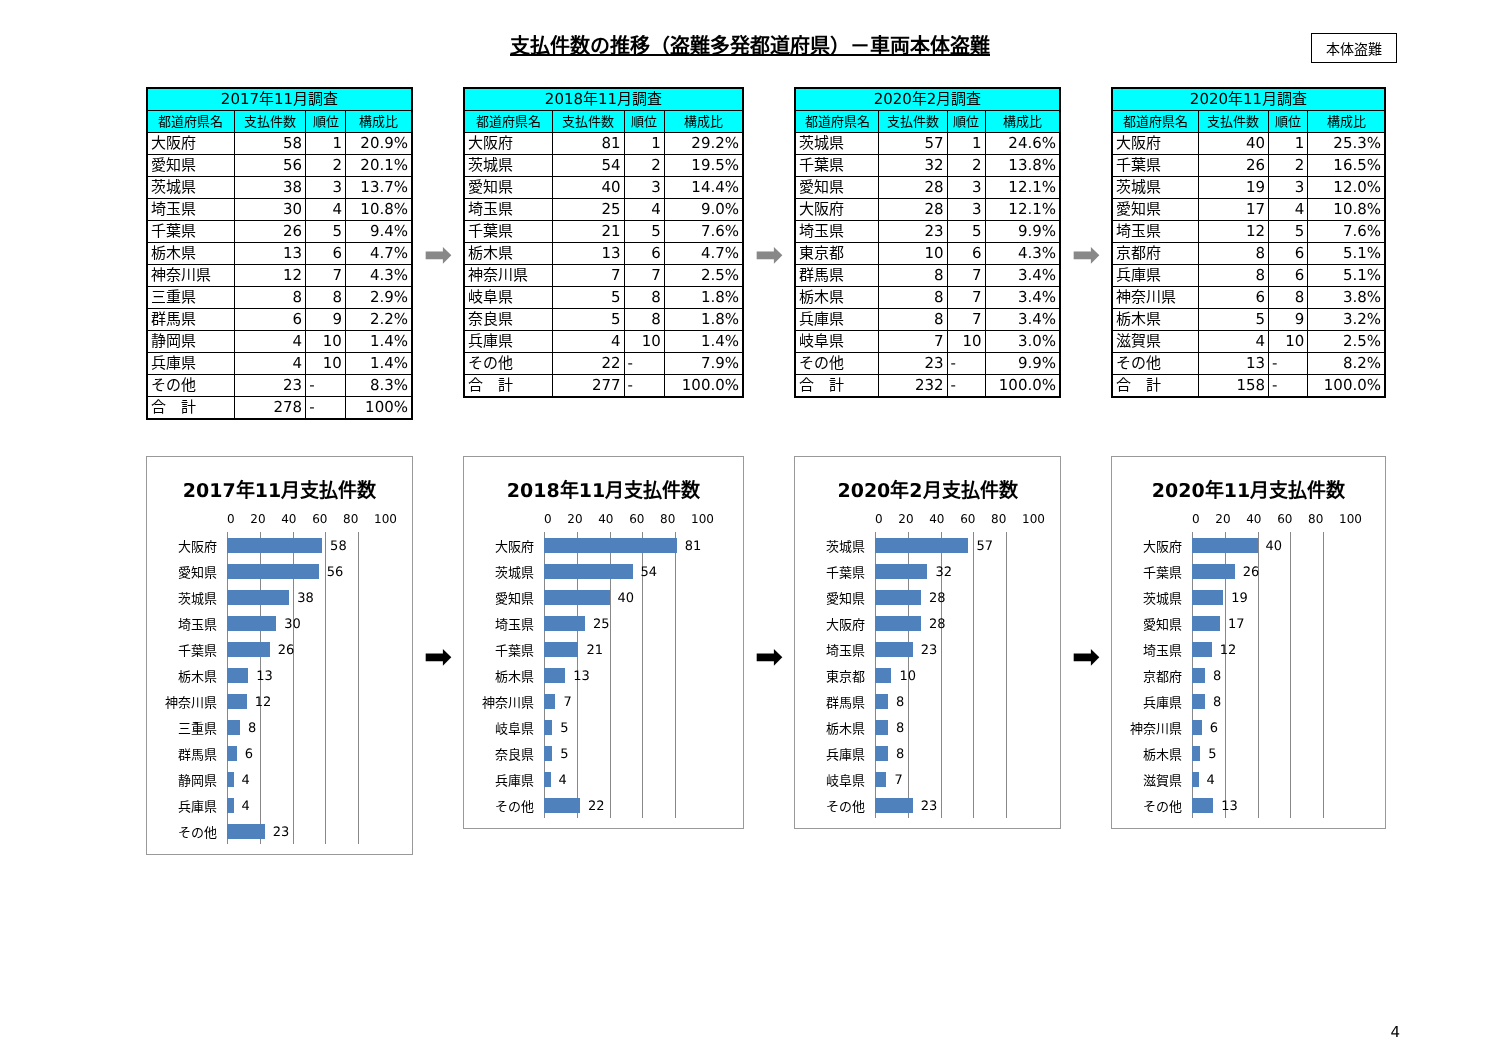支払件数の推移（盗難多発都道府県）－車両本体盗難
本体盗難
| 2017年11月調査 | | | |
| --- | --- | --- | --- |
| 都道府県名 | 支払件数 | 順位 | 構成比 |
| 大阪府 | 58 | 1 | 20.9% |
| 愛知県 | 56 | 2 | 20.1% |
| 茨城県 | 38 | 3 | 13.7% |
| 埼玉県 | 30 | 4 | 10.8% |
| 千葉県 | 26 | 5 | 9.4% |
| 栃木県 | 13 | 6 | 4.7% |
| 神奈川県 | 12 | 7 | 4.3% |
| 三重県 | 8 | 8 | 2.9% |
| 群馬県 | 6 | 9 | 2.2% |
| 静岡県 | 4 | 10 | 1.4% |
| 兵庫県 | 4 | 10 | 1.4% |
| その他 | 23 | - | 8.3% |
| 合 計 | 278 | - | 100% |
➡
| 2018年11月調査 | | | |
| --- | --- | --- | --- |
| 都道府県名 | 支払件数 | 順位 | 構成比 |
| 大阪府 | 81 | 1 | 29.2% |
| 茨城県 | 54 | 2 | 19.5% |
| 愛知県 | 40 | 3 | 14.4% |
| 埼玉県 | 25 | 4 | 9.0% |
| 千葉県 | 21 | 5 | 7.6% |
| 栃木県 | 13 | 6 | 4.7% |
| 神奈川県 | 7 | 7 | 2.5% |
| 岐阜県 | 5 | 8 | 1.8% |
| 奈良県 | 5 | 8 | 1.8% |
| 兵庫県 | 4 | 10 | 1.4% |
| その他 | 22 | - | 7.9% |
| 合 計 | 277 | - | 100.0% |
➡
| 2020年2月調査 | | | |
| --- | --- | --- | --- |
| 都道府県名 | 支払件数 | 順位 | 構成比 |
| 茨城県 | 57 | 1 | 24.6% |
| 千葉県 | 32 | 2 | 13.8% |
| 愛知県 | 28 | 3 | 12.1% |
| 大阪府 | 28 | 3 | 12.1% |
| 埼玉県 | 23 | 5 | 9.9% |
| 東京都 | 10 | 6 | 4.3% |
| 群馬県 | 8 | 7 | 3.4% |
| 栃木県 | 8 | 7 | 3.4% |
| 兵庫県 | 8 | 7 | 3.4% |
| 岐阜県 | 7 | 10 | 3.0% |
| その他 | 23 | - | 9.9% |
| 合 計 | 232 | - | 100.0% |
➡
| 2020年11月調査 | | | |
| --- | --- | --- | --- |
| 都道府県名 | 支払件数 | 順位 | 構成比 |
| 大阪府 | 40 | 1 | 25.3% |
| 千葉県 | 26 | 2 | 16.5% |
| 茨城県 | 19 | 3 | 12.0% |
| 愛知県 | 17 | 4 | 10.8% |
| 埼玉県 | 12 | 5 | 7.6% |
| 京都府 | 8 | 6 | 5.1% |
| 兵庫県 | 8 | 6 | 5.1% |
| 神奈川県 | 6 | 8 | 3.8% |
| 栃木県 | 5 | 9 | 3.2% |
| 滋賀県 | 4 | 10 | 2.5% |
| その他 | 13 | - | 8.2% |
| 合 計 | 158 | - | 100.0% |
2017年11月支払件数
0 20 40 60 80 100
大阪府
58
愛知県
56
茨城県
38
埼玉県
30
千葉県
26
栃木県
13
神奈川県
12
三重県
8
群馬県
6
静岡県
4
兵庫県
4
その他
23
➡
2018年11月支払件数
0 20 40 60 80 100
大阪府
81
茨城県
54
愛知県
40
埼玉県
25
千葉県
21
栃木県
13
神奈川県
7
岐阜県
5
奈良県
5
兵庫県
4
その他
22
➡
2020年2月支払件数
0 20 40 60 80 100
茨城県
57
千葉県
32
愛知県
28
大阪府
28
埼玉県
23
東京都
10
群馬県
8
栃木県
8
兵庫県
8
岐阜県
7
その他
23
➡
2020年11月支払件数
0 20 40 60 80 100
大阪府
40
千葉県
26
茨城県
19
愛知県
17
埼玉県
12
京都府
8
兵庫県
8
神奈川県
6
栃木県
5
滋賀県
4
その他
13
4